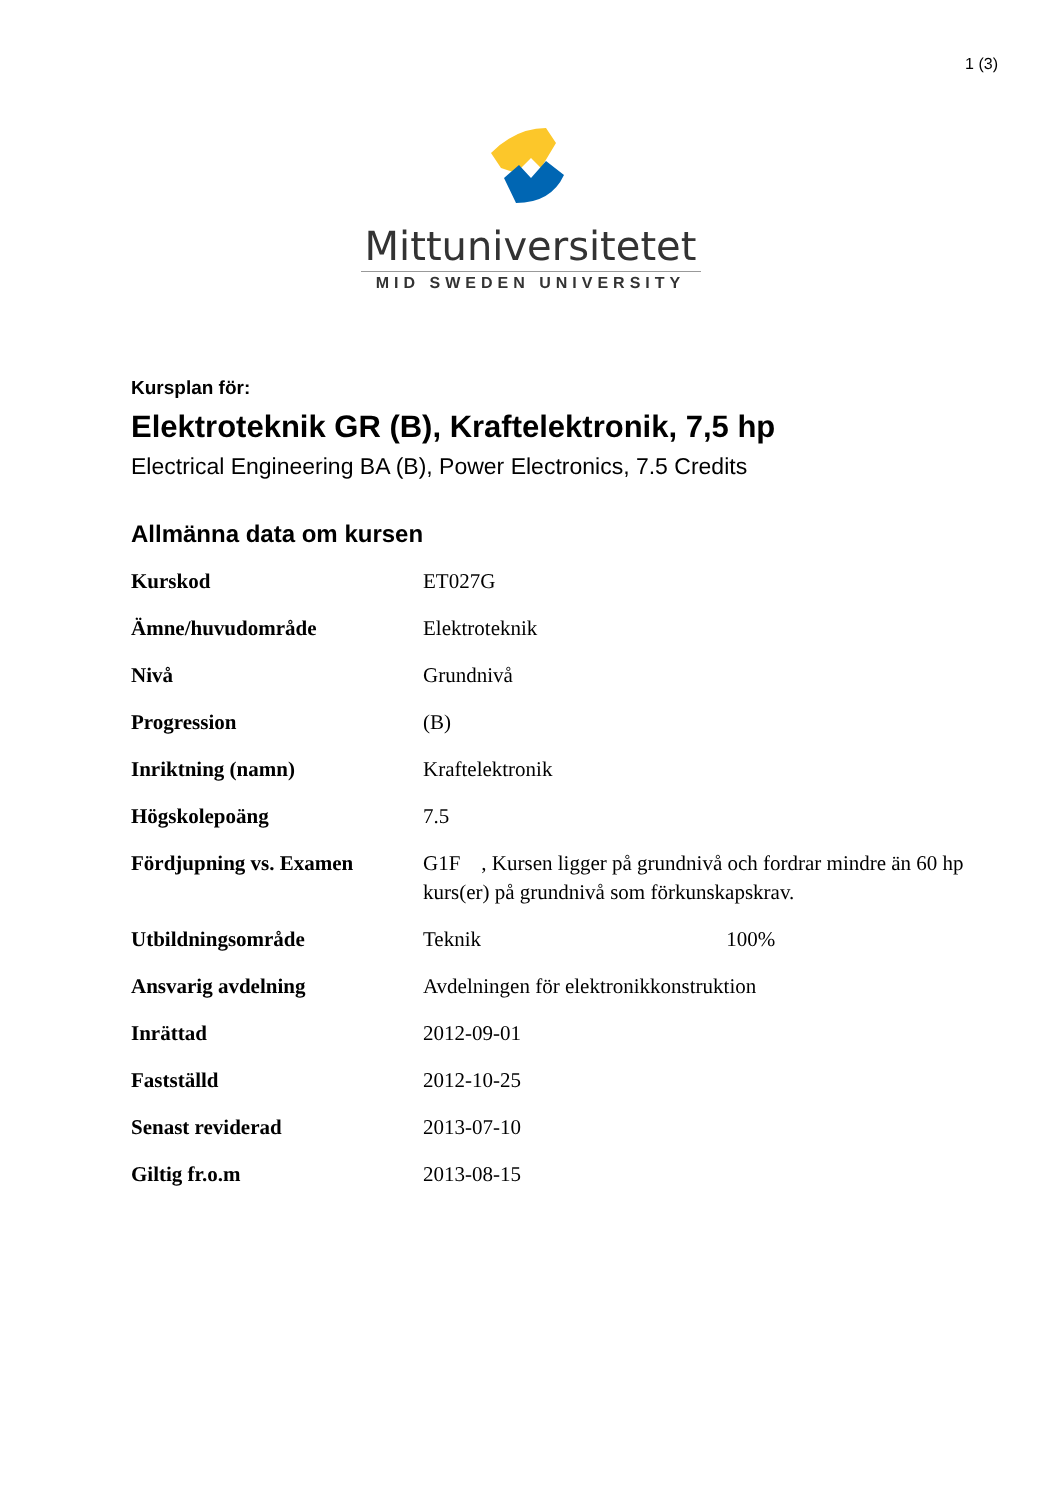1 (3)
Mittuniversitetet
MID SWEDEN UNIVERSITY
Kursplan för:
Elektroteknik GR (B), Kraftelektronik, 7,5 hp
Electrical Engineering BA (B), Power Electronics, 7.5 Credits
Allmänna data om kursen
| Kurskod | ET027G |
| Ämne/huvudområde | Elektroteknik |
| Nivå | Grundnivå |
| Progression | (B) |
| Inriktning (namn) | Kraftelektronik |
| Högskolepoäng | 7.5 |
| Fördjupning vs. Examen | G1F , Kursen ligger på grundnivå och fordrar mindre än 60 hp kurs(er) på grundnivå som förkunskapskrav. |
| Utbildningsområde | Teknik 100% |
| Ansvarig avdelning | Avdelningen för elektronikkonstruktion |
| Inrättad | 2012-09-01 |
| Fastställd | 2012-10-25 |
| Senast reviderad | 2013-07-10 |
| Giltig fr.o.m | 2013-08-15 |